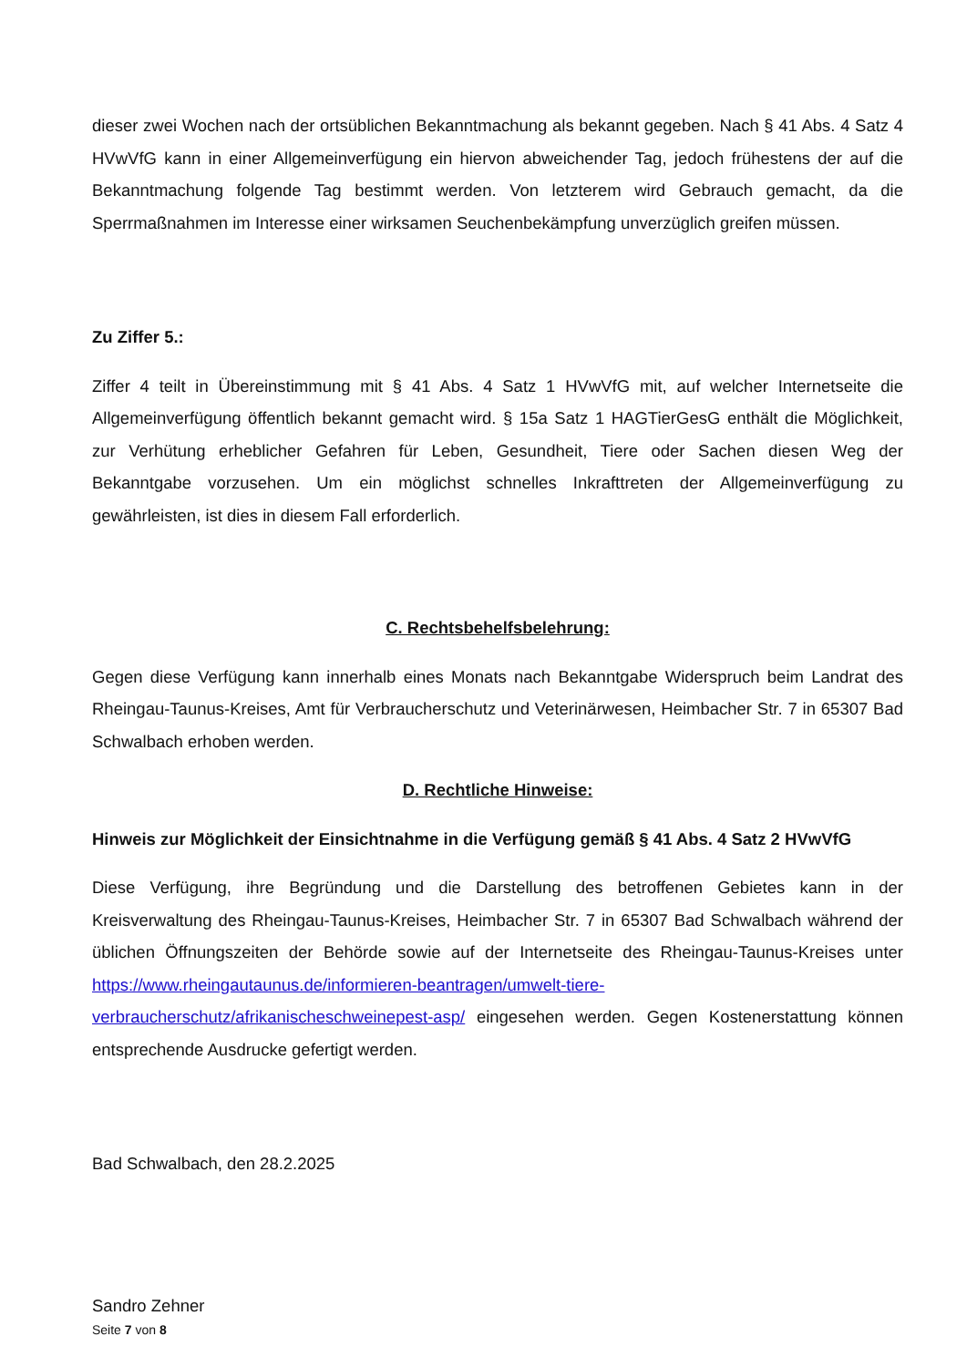dieser zwei Wochen nach der ortsüblichen Bekanntmachung als bekannt gegeben. Nach § 41 Abs. 4 Satz 4 HVwVfG kann in einer Allgemeinverfügung ein hiervon abweichender Tag, jedoch frühestens der auf die Bekanntmachung folgende Tag bestimmt werden. Von letzterem wird Gebrauch gemacht, da die Sperrmaßnahmen im Interesse einer wirksamen Seuchenbekämpfung unverzüglich greifen müssen.
Zu Ziffer 5.:
Ziffer 4 teilt in Übereinstimmung mit § 41 Abs. 4 Satz 1 HVwVfG mit, auf welcher Internetseite die Allgemeinverfügung öffentlich bekannt gemacht wird. § 15a Satz 1 HAGTierGesG enthält die Möglichkeit, zur Verhütung erheblicher Gefahren für Leben, Gesundheit, Tiere oder Sachen diesen Weg der Bekanntgabe vorzusehen. Um ein möglichst schnelles Inkrafttreten der Allgemeinverfügung zu gewährleisten, ist dies in diesem Fall erforderlich.
C. Rechtsbehelfsbelehrung:
Gegen diese Verfügung kann innerhalb eines Monats nach Bekanntgabe Widerspruch beim Landrat des Rheingau-Taunus-Kreises, Amt für Verbraucherschutz und Veterinärwesen, Heimbacher Str. 7 in 65307 Bad Schwalbach erhoben werden.
D. Rechtliche Hinweise:
Hinweis zur Möglichkeit der Einsichtnahme in die Verfügung gemäß § 41 Abs. 4 Satz 2 HVwVfG
Diese Verfügung, ihre Begründung und die Darstellung des betroffenen Gebietes kann in der Kreisverwaltung des Rheingau-Taunus-Kreises, Heimbacher Str. 7 in 65307 Bad Schwalbach während der üblichen Öffnungszeiten der Behörde sowie auf der Internetseite des Rheingau-Taunus-Kreises unter https://www.rheingautaunus.de/informieren-beantragen/umwelt-tiere-verbraucherschutz/afrikanischeschweinepest-asp/ eingesehen werden. Gegen Kostenerstattung können entsprechende Ausdrucke gefertigt werden.
Bad Schwalbach, den 28.2.2025
Sandro Zehner
Seite 7 von 8